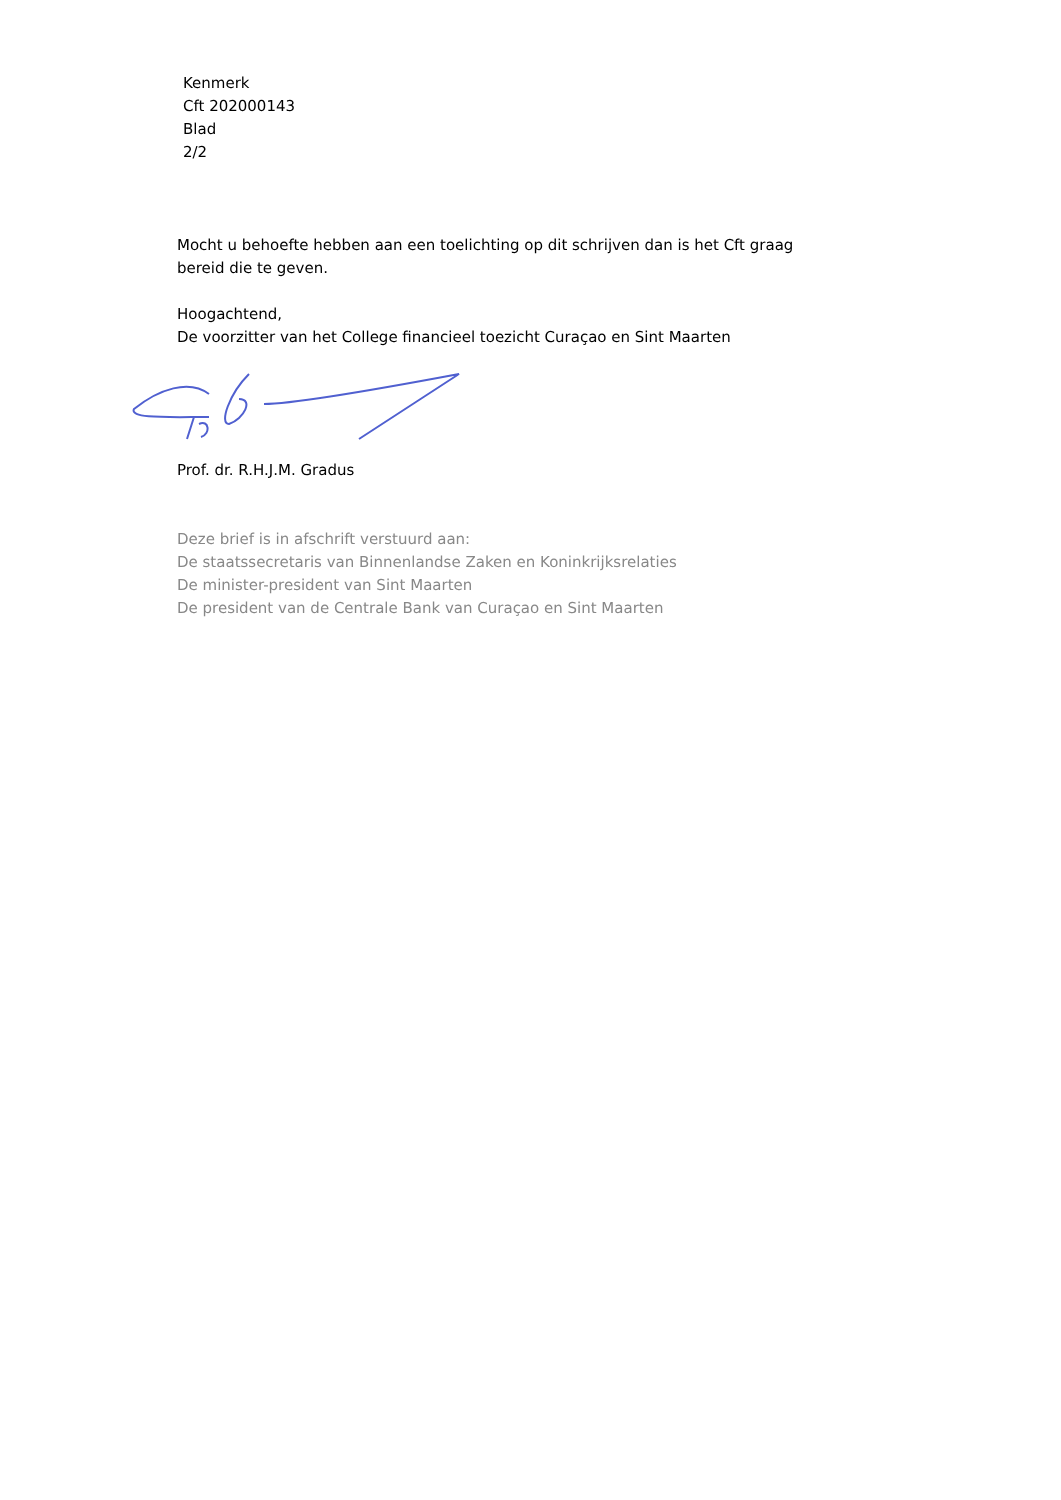Kenmerk
Cft 202000143
Blad
2/2
Mocht u behoefte hebben aan een toelichting op dit schrijven dan is het Cft graag
bereid die te geven.
Hoogachtend,
De voorzitter van het College financieel toezicht Curaçao en Sint Maarten
Prof. dr. R.H.J.M. Gradus
Deze brief is in afschrift verstuurd aan:
De staatssecretaris van Binnenlandse Zaken en Koninkrijksrelaties
De minister-president van Sint Maarten
De president van de Centrale Bank van Curaçao en Sint Maarten